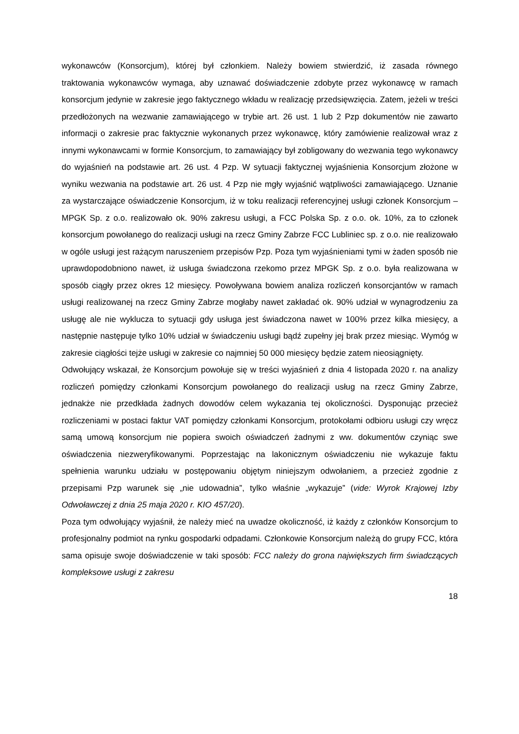wykonawców (Konsorcjum), której był członkiem. Należy bowiem stwierdzić, iż zasada równego traktowania wykonawców wymaga, aby uznawać doświadczenie zdobyte przez wykonawcę w ramach konsorcjum jedynie w zakresie jego faktycznego wkładu w realizację przedsięwzięcia. Zatem, jeżeli w treści przedłożonych na wezwanie zamawiającego w trybie art. 26 ust. 1 lub 2 Pzp dokumentów nie zawarto informacji o zakresie prac faktycznie wykonanych przez wykonawcę, który zamówienie realizował wraz z innymi wykonawcami w formie Konsorcjum, to zamawiający był zobligowany do wezwania tego wykonawcy do wyjaśnień na podstawie art. 26 ust. 4 Pzp. W sytuacji faktycznej wyjaśnienia Konsorcjum złożone w wyniku wezwania na podstawie art. 26 ust. 4 Pzp nie mgły wyjaśnić wątpliwości zamawiającego. Uznanie za wystarczające oświadczenie Konsorcjum, iż w toku realizacji referencyjnej usługi członek Konsorcjum – MPGK Sp. z o.o. realizowało ok. 90% zakresu usługi, a FCC Polska Sp. z o.o. ok. 10%, za to członek konsorcjum powołanego do realizacji usługi na rzecz Gminy Zabrze FCC Lubliniec sp. z o.o. nie realizowało w ogóle usługi jest rażącym naruszeniem przepisów Pzp. Poza tym wyjaśnieniami tymi w żaden sposób nie uprawdopodobniono nawet, iż usługa świadczona rzekomo przez MPGK Sp. z o.o. była realizowana w sposób ciągły przez okres 12 miesięcy. Powoływana bowiem analiza rozliczeń konsorcjantów w ramach usługi realizowanej na rzecz Gminy Zabrze mogłaby nawet zakładać ok. 90% udział w wynagrodzeniu za usługę ale nie wyklucza to sytuacji gdy usługa jest świadczona nawet w 100% przez kilka miesięcy, a następnie następuje tylko 10% udział w świadczeniu usługi bądź zupełny jej brak przez miesiąc. Wymóg w zakresie ciągłości tejże usługi w zakresie co najmniej 50 000 miesięcy będzie zatem nieosiągnięty.
Odwołujący wskazał, że Konsorcjum powołuje się w treści wyjaśnień z dnia 4 listopada 2020 r. na analizy rozliczeń pomiędzy członkami Konsorcjum powołanego do realizacji usług na rzecz Gminy Zabrze, jednakże nie przedkłada żadnych dowodów celem wykazania tej okoliczności. Dysponując przecież rozliczeniami w postaci faktur VAT pomiędzy członkami Konsorcjum, protokołami odbioru usługi czy wręcz samą umową konsorcjum nie popiera swoich oświadczeń żadnymi z ww. dokumentów czyniąc swe oświadczenia niezweryfikowanymi. Poprzestając na lakonicznym oświadczeniu nie wykazuje faktu spełnienia warunku udziału w postępowaniu objętym niniejszym odwołaniem, a przecież zgodnie z przepisami Pzp warunek się „nie udowadnia”, tylko właśnie „wykazuje” (vide: Wyrok Krajowej Izby Odwoławczej z dnia 25 maja 2020 r. KIO 457/20).
Poza tym odwołujący wyjaśnił, że należy mieć na uwadze okoliczność, iż każdy z członków Konsorcjum to profesjonalny podmiot na rynku gospodarki odpadami. Członkowie Konsorcjum należą do grupy FCC, która sama opisuje swoje doświadczenie w taki sposób: FCC należy do grona największych firm świadczących kompleksowe usługi z zakresu
18